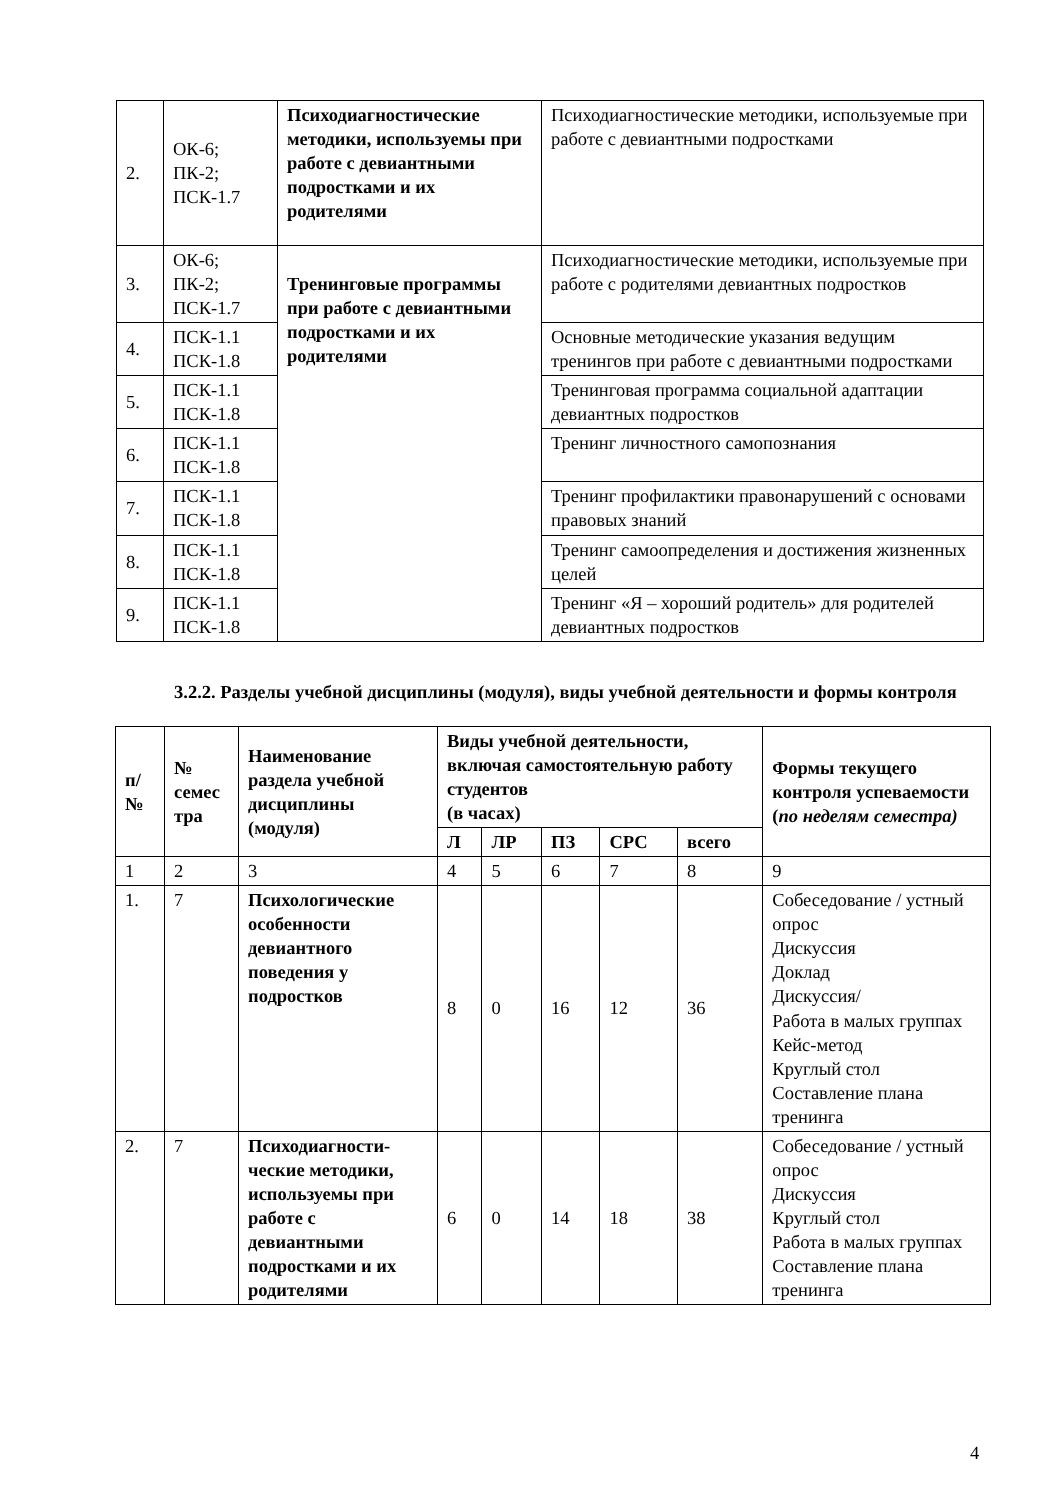| 2. | ОК-6; ПК-2; ПСК-1.7 | Психодиагностические методики, используемы при работе с девиантными подростками и их родителями | Психодиагностические методики, используемые при работе с девиантными подростками |
| 3. | ОК-6; ПК-2; ПСК-1.7 | Тренинговые программы при работе с девиантными подростками и их родителями | Психодиагностические методики, используемые при работе с родителями девиантных подростков |
| 4. | ПСК-1.1 ПСК-1.8 | | Основные методические указания ведущим тренингов при работе с девиантными подростками |
| 5. | ПСК-1.1 ПСК-1.8 | | Тренинговая программа социальной адаптации девиантных подростков |
| 6. | ПСК-1.1 ПСК-1.8 | | Тренинг личностного самопознания |
| 7. | ПСК-1.1 ПСК-1.8 | | Тренинг профилактики правонарушений с основами правовых знаний |
| 8. | ПСК-1.1 ПСК-1.8 | | Тренинг самоопределения и достижения жизненных целей |
| 9. | ПСК-1.1 ПСК-1.8 | | Тренинг «Я – хороший родитель» для родителей девиантных подростков |
3.2.2. Разделы учебной дисциплины (модуля), виды учебной деятельности и формы контроля
| п/ № | № семес тра | Наименование раздела учебной дисциплины (модуля) | Виды учебной деятельности, включая самостоятельную работу студентов (в часах) | | | | | Формы текущего контроля успеваемости ( по неделям семестра) |
| --- | --- | --- | --- | --- | --- | --- | --- | --- |
| | | | Л | ЛР | ПЗ | СРС | всего | |
| 1 | 2 | 3 | 4 | 5 | 6 | 7 | 8 | 9 |
| 1. | 7 | Психологические особенности девиантного поведения у подростков | 8 | 0 | 16 | 12 | 36 | Собеседование / устный опрос Дискуссия Доклад Дискуссия/ Работа в малых группах Кейс-метод Круглый стол Составление плана тренинга |
| 2. | 7 | Психодиагности-ческие методики, используемы при работе с девиантными подростками и их родителями | 6 | 0 | 14 | 18 | 38 | Собеседование / устный опрос Дискуссия Круглый стол Работа в малых группах Составление плана тренинга |
4